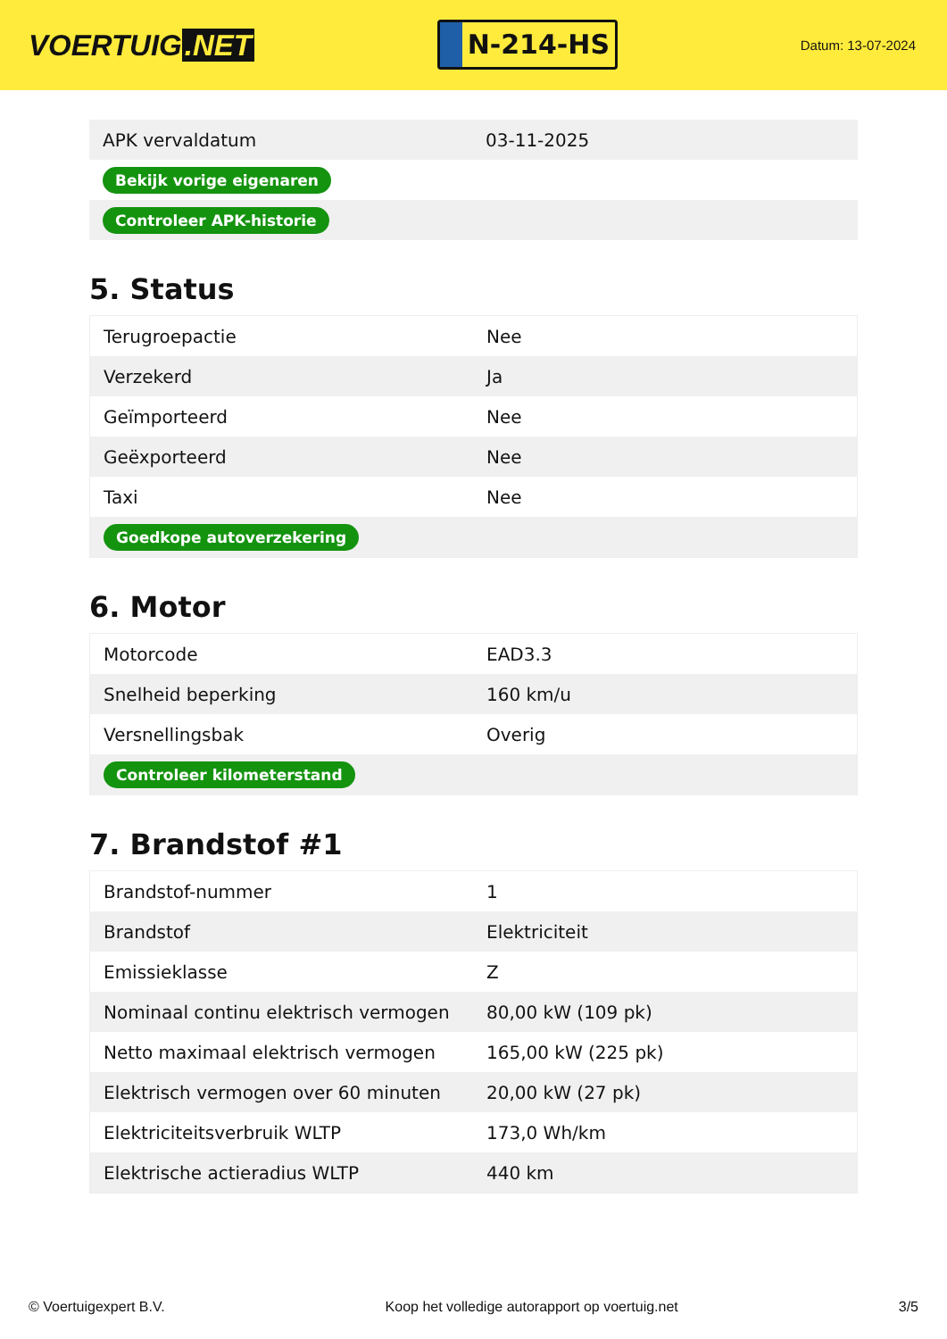VOERTUIG.NET
N-214-HS
Datum: 13-07-2024
| APK vervaldatum | 03-11-2025 |
| Bekijk vorige eigenaren | |
| Controleer APK-historie | |
5. Status
| Terugroepactie | Nee |
| Verzekerd | Ja |
| Geïmporteerd | Nee |
| Geëxporteerd | Nee |
| Taxi | Nee |
| Goedkope autoverzekering | |
6. Motor
| Motorcode | EAD3.3 |
| Snelheid beperking | 160 km/u |
| Versnellingsbak | Overig |
| Controleer kilometerstand | |
7. Brandstof #1
| Brandstof-nummer | 1 |
| Brandstof | Elektriciteit |
| Emissieklasse | Z |
| Nominaal continu elektrisch vermogen | 80,00 kW (109 pk) |
| Netto maximaal elektrisch vermogen | 165,00 kW (225 pk) |
| Elektrisch vermogen over 60 minuten | 20,00 kW (27 pk) |
| Elektriciteitsverbruik WLTP | 173,0 Wh/km |
| Elektrische actieradius WLTP | 440 km |
© Voertuigexpert B.V. Koop het volledige autorapport op voertuig.net 3/5